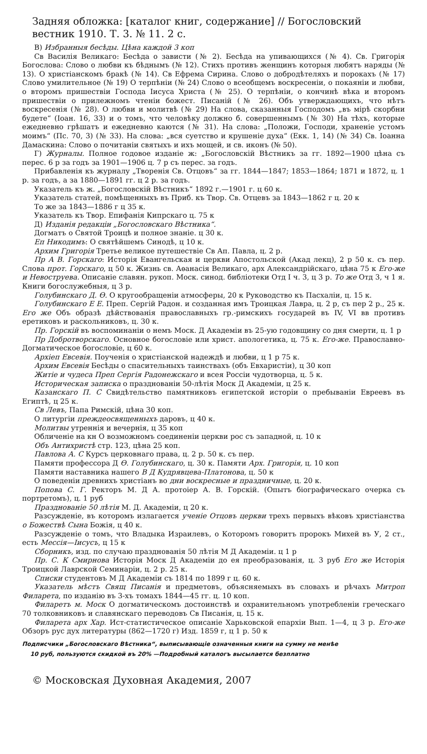Задняя обложка: [каталог книг, содержание] // Богословский вестник 1910. Т. 3. № 11. 2 с.
В) Избранныя бесѣды. Цѣна каждой 3 коп
Св Василія Великаго: Бесѣда о зависти (№ 2). Бесѣда на упивающихся (№ 4). Св. Григорія Богослова: Слово о любви къ бѣднымъ (№ 12). Стихъ противъ женщинъ которыя любятъ наряды (№ 13). О христіанскомъ бракѣ (№ 14). Св Ефрема Сирина. Слово о добродѣтеляхъ и порокахъ (№ 17) Слово умилительное (№ 19) О терпѣніи (№ 24) Слово о всеобщемъ воскресеніи, о покаяніи и любви, о второмъ пришествіи Господа Іисуса Христа (№ 25). О терпѣніи, о кончинѣ вѣка и второмъ пришествіи о прилежномъ чтеніи божест. Писаній (№ 26). Объ утверждающихъ, что нѣтъ воскресенія (№ 28). О любви и молитвѣ (№ 29) На слова, сказанныя Господомъ „въ мірѣ скорбни будете“ (Іоан. 16, 33) и о томъ, что человѣку должно б. совершеннымъ (№ 30) На тѣхъ, которые ежедневно грѣшатъ и ежедневно каются (№ 31). На слова: „Положи, Господи, храненіе устомъ моимъ“ (Пс. 70, 3) (№ 33). На слова: „вся суетство и крушеніе духа“ (Екк. 1, 14) (№ 34) Св. Іоанна Дамаскина: Слово о почитаніи святыхъ и ихъ мощей, и св. иконъ (№ 50).
Г) Журналы. Полное годовое изданіе ж: „Богословскій Вѣстникъ за гг. 1892—1900 цѣна съ перес. 6 р за годъ за 1901—1906 ц. 7 р съ перес. за годъ.
Прибавленія къ журналу „Творенія Св. Отцовъ“ за гг. 1844—1847; 1853—1864; 1871 и 1872, ц. 1 р. за годъ, а за 1880—1891 гг. ц 2 р. за годъ.
Указатель къ ж. „Богословскій Вѣстникъ“ 1892 г.—1901 г. ц 60 к.
Указатель статей, помѣщенныхъ въ Приб. къ Твор. Св. Отцевъ за 1843—1862 г ц. 20 к
То же за 1843—1886 г ц 35 к.
Указатель къ Твор. Епифанія Кипрскаго ц. 75 к
Д) Изданія редакціи „Богословскаго Вѣстника“.
Догматъ о Святой Троицѣ и полное знаніе. ц 30 к.
Еп Никодимъ: О святѣйшемъ Синодѣ, ц 10 к.
Архим Григорія Третье великое путешествіе Св Ап. Павла, ц. 2 р.
Пр А В. Горскаго: Исторія Евангельская и церкви Апостольской (Акад лекц), 2 р 50 к. съ пер. Слова прот. Горскаго, ц 50 к. Жизнь св. Аѳанасія Великаго, арх Александрійскаго, цѣна 75 к Его-же и Невоструева. Описаніе славян. рукоп. Моск. синод. библіотеки Отд I ч. 3, ц 3 р. То же Отд 3, ч 1 я. Книги богослужебныя, ц 3 р.
Голубинскаго Д. Ѳ. О кругообращеніи атмосферы, 20 к Руководство къ Пасхаліи, ц. 15 к.
Голубинскаго Е Е. Преп. Сергій Радон. и созданная имъ Троицкая Лавра, ц. 2 р, съ пер 2 р., 25 к. Его же Объ образѣ дѣйствованія православныхъ гр.-римскихъ государей въ IV, VI вв противъ еретиковъ и раскольниковъ, ц. 30 к.
Пр. Горскій въ воспоминаніи о немъ Моск. Д Академіи въ 25-ую годовщину со дня смерти, ц. 1 р
Пр Добротворскаго. Основное богословіе или христ. апологетика, ц. 75 к. Его-же. Православно-Догматическое богословіе, ц 60 к.
Архіеп Евсевія. Поученія о христіанской надеждѣ и любви, ц 1 р 75 к.
Архим Евсевія Бесѣды о спасительныхъ таинствахъ (объ Евхаристіи), ц 30 коп
Житіе и чудеса Преп Сергія Радонежскаго и всея Россіи чудотворца, ц. 5 к.
Историческая записка о празднованіи 50-лѣтія Моск Д Академіи, ц 25 к.
Казанскаго П. С Свидѣтельство памятниковъ египетской исторіи о пребываніи Евреевъ въ Египтѣ, ц 25 к.
Св Левъ, Папа Римскій, цѣна 30 коп.
О литургіи преждеосвященныхъ даровъ, ц 40 к.
Молитвы утреннія и вечернія, ц 35 коп
Обличеніе на кн О возможномъ соединеніи церкви рос съ западной, ц. 10 к
Объ Антихристѣ стр. 123, цѣна 25 коп.
Павлова А. С Курсъ церковнаго права, ц. 2 р. 50 к. съ пер.
Памяти профессора Д Ѳ. Голубинскаго, ц. 30 к. Памяти Арх. Григорія, ц. 10 коп
Памяти наставника нашего В Д Кудрявцева-Платонова, ц. 50 к
О поведеніи древнихъ христіанъ во дни воскресные и праздничные, ц. 20 к.
Попова С. Г. Ректоръ М. Д А. протоіер А. В. Горскій. (Опытъ біографическаго очерка съ портретомъ), ц. 1 руб
Празднованіе 50 лѣтія М. Д. Академіи, ц 20 к.
Разсужденіе, въ которомъ излагается ученіе Отцовъ церкви трехъ первыхъ вѣковъ христіанства о Божествѣ Сына Божія, ц 40 к.
Разсужденіе о томъ, что Владыка Израилевъ, о Которомъ говоритъ пророкъ Михей въ У, 2 ст., есть Мессія—Іисусъ, ц 15 к
Сборникъ, изд. по случаю празднованія 50 лѣтія М Д Академіи. ц 1 р
Пр. С. К Смирнова Исторія Моск Д Академіи до ея преобразованія, ц. 3 руб Его же Исторія Троицкой Лаврской Семинаріи, ц. 2 р. 25 к.
Списки студентовъ М Д Академіи съ 1814 по 1899 г ц. 60 к.
Указатель мѣстъ Свящ Писанія и предметовъ, объясняемыхъ въ словахъ и рѣчахъ Митроп Филарета, по изданію въ 3-хъ томахъ 1844—45 гг. ц. 10 коп.
Филаретъ м. Моск О догматическомъ достоинствѣ и охранительномъ употребленіи греческаго 70 толковниковъ и славянскаго переводовъ Св Писанія, ц. 15 к.
Филарета арх Хар. Ист-статистическое описаніе Харьковской епархіи Вып. 1—4, ц 3 р. Его-же Обзоръ рус дух литературы (862—1720 г) Изд. 1859 г, ц 1 р. 50 к
Подписчики „Богословскаго Вѣстника“, выписывающіе означенныя книги на сумму не менѣе
10 руб, пользуются скидкой въ 20% —Подробный каталогъ высылается безплатно
© Московская Духовная Академия, 2007